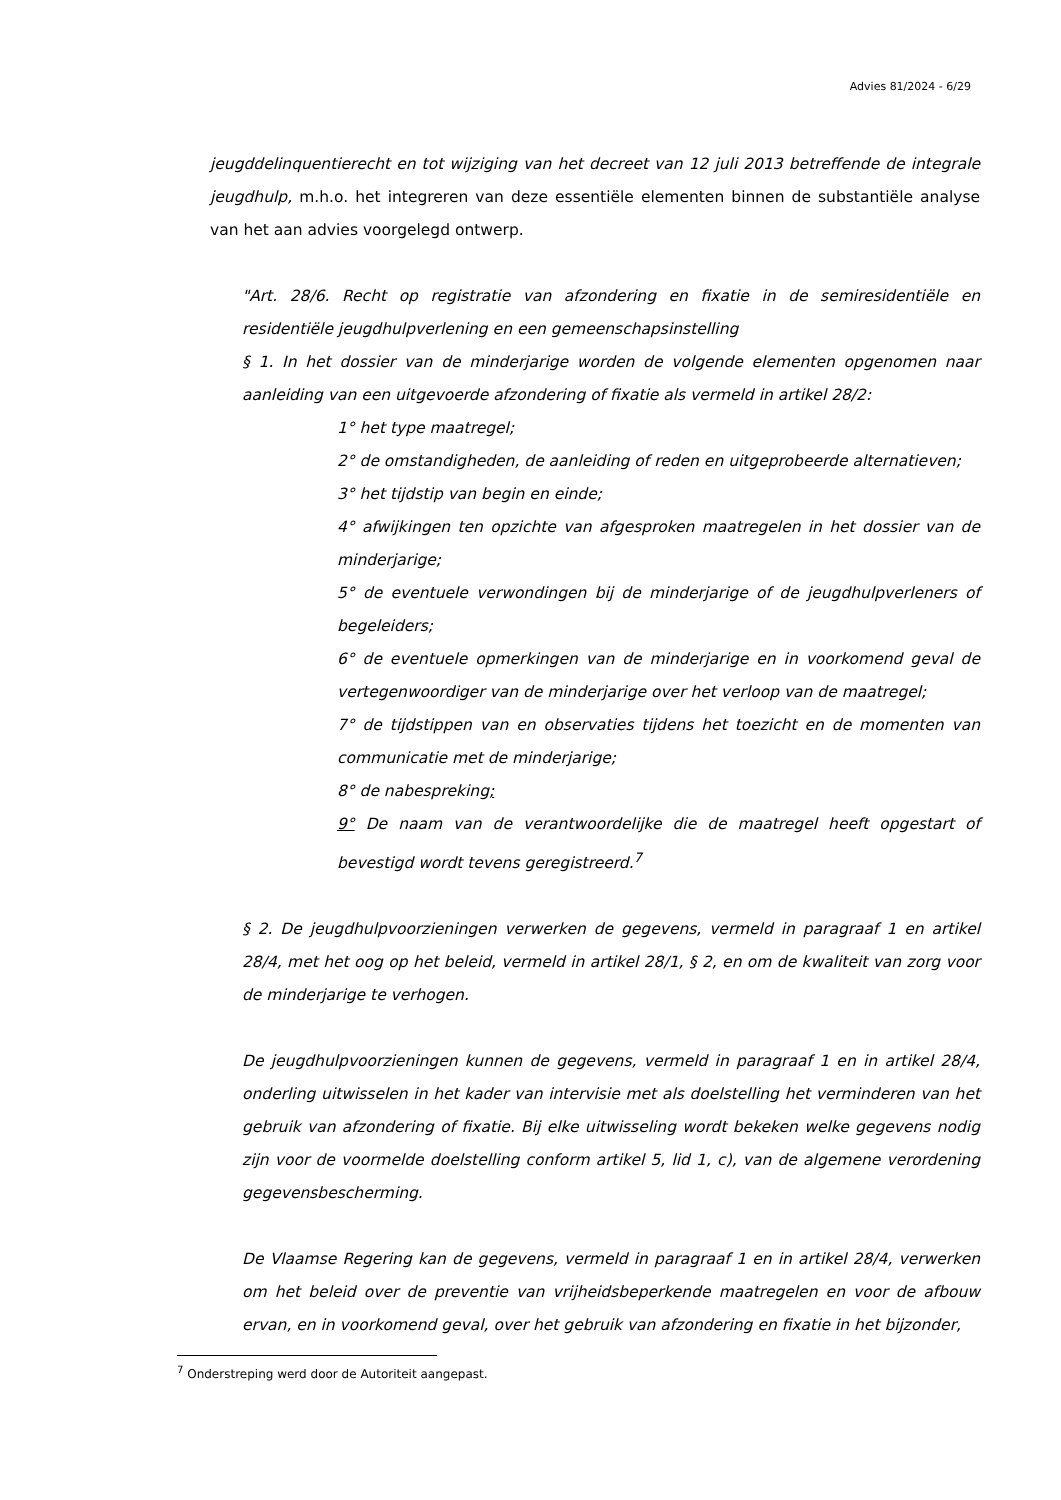Advies 81/2024 - 6/29
jeugddelinquentierecht en tot wijziging van het decreet van 12 juli 2013 betreffende de integrale jeugdhulp, m.h.o. het integreren van deze essentiële elementen binnen de substantiële analyse van het aan advies voorgelegd ontwerp.
"Art. 28/6. Recht op registratie van afzondering en fixatie in de semiresidentiële en residentiële jeugdhulpverlening en een gemeenschapsinstelling
§ 1. In het dossier van de minderjarige worden de volgende elementen opgenomen naar aanleiding van een uitgevoerde afzondering of fixatie als vermeld in artikel 28/2:
1° het type maatregel;
2° de omstandigheden, de aanleiding of reden en uitgeprobeerde alternatieven;
3° het tijdstip van begin en einde;
4° afwijkingen ten opzichte van afgesproken maatregelen in het dossier van de minderjarige;
5° de eventuele verwondingen bij de minderjarige of de jeugdhulpverleners of begeleiders;
6° de eventuele opmerkingen van de minderjarige en in voorkomend geval de vertegenwoordiger van de minderjarige over het verloop van de maatregel;
7° de tijdstippen van en observaties tijdens het toezicht en de momenten van communicatie met de minderjarige;
8° de nabespreking;
9° De naam van de verantwoordelijke die de maatregel heeft opgestart of bevestigd wordt tevens geregistreerd.<sup>7</sup>
§ 2. De jeugdhulpvoorzieningen verwerken de gegevens, vermeld in paragraaf 1 en artikel 28/4, met het oog op het beleid, vermeld in artikel 28/1, § 2, en om de kwaliteit van zorg voor de minderjarige te verhogen.
De jeugdhulpvoorzieningen kunnen de gegevens, vermeld in paragraaf 1 en in artikel 28/4, onderling uitwisselen in het kader van intervisie met als doelstelling het verminderen van het gebruik van afzondering of fixatie. Bij elke uitwisseling wordt bekeken welke gegevens nodig zijn voor de voormelde doelstelling conform artikel 5, lid 1, c), van de algemene verordening gegevensbescherming.
De Vlaamse Regering kan de gegevens, vermeld in paragraaf 1 en in artikel 28/4, verwerken om het beleid over de preventie van vrijheidsbeperkende maatregelen en voor de afbouw ervan, en in voorkomend geval, over het gebruik van afzondering en fixatie in het bijzonder,
<sup>7</sup> Onderstreping werd door de Autoriteit aangepast.